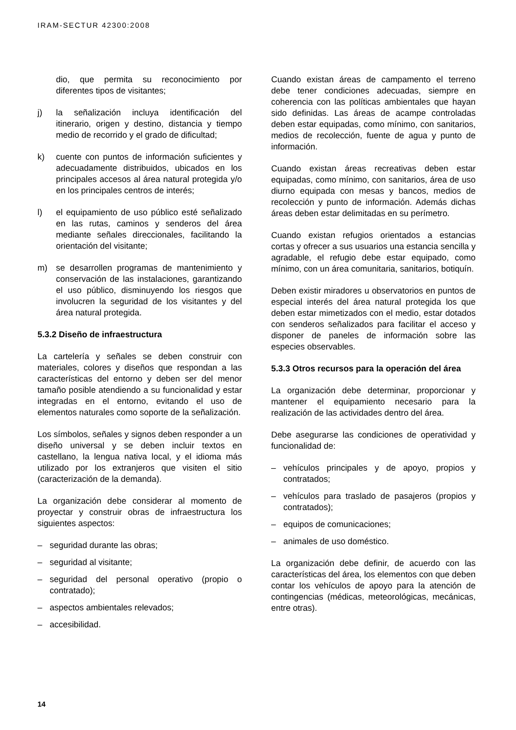IRAM-SECTUR 42300:2008
dio, que permita su reconocimiento por diferentes tipos de visitantes;
j) la señalización incluya identificación del itinerario, origen y destino, distancia y tiempo medio de recorrido y el grado de dificultad;
k) cuente con puntos de información suficientes y adecuadamente distribuidos, ubicados en los principales accesos al área natural protegida y/o en los principales centros de interés;
l) el equipamiento de uso público esté señalizado en las rutas, caminos y senderos del área mediante señales direccionales, facilitando la orientación del visitante;
m) se desarrollen programas de mantenimiento y conservación de las instalaciones, garantizando el uso público, disminuyendo los riesgos que involucren la seguridad de los visitantes y del área natural protegida.
5.3.2 Diseño de infraestructura
La cartelería y señales se deben construir con materiales, colores y diseños que respondan a las características del entorno y deben ser del menor tamaño posible atendiendo a su funcionalidad y estar integradas en el entorno, evitando el uso de elementos naturales como soporte de la señalización.
Los símbolos, señales y signos deben responder a un diseño universal y se deben incluir textos en castellano, la lengua nativa local, y el idioma más utilizado por los extranjeros que visiten el sitio (caracterización de la demanda).
La organización debe considerar al momento de proyectar y construir obras de infraestructura los siguientes aspectos:
– seguridad durante las obras;
– seguridad al visitante;
– seguridad del personal operativo (propio o contratado);
– aspectos ambientales relevados;
– accesibilidad.
Cuando existan áreas de campamento el terreno debe tener condiciones adecuadas, siempre en coherencia con las políticas ambientales que hayan sido definidas. Las áreas de acampe controladas deben estar equipadas, como mínimo, con sanitarios, medios de recolección, fuente de agua y punto de información.
Cuando existan áreas recreativas deben estar equipadas, como mínimo, con sanitarios, área de uso diurno equipada con mesas y bancos, medios de recolección y punto de información. Además dichas áreas deben estar delimitadas en su perímetro.
Cuando existan refugios orientados a estancias cortas y ofrecer a sus usuarios una estancia sencilla y agradable, el refugio debe estar equipado, como mínimo, con un área comunitaria, sanitarios, botiquín.
Deben existir miradores u observatorios en puntos de especial interés del área natural protegida los que deben estar mimetizados con el medio, estar dotados con senderos señalizados para facilitar el acceso y disponer de paneles de información sobre las especies observables.
5.3.3 Otros recursos para la operación del área
La organización debe determinar, proporcionar y mantener el equipamiento necesario para la realización de las actividades dentro del área.
Debe asegurarse las condiciones de operatividad y funcionalidad de:
– vehículos principales y de apoyo, propios y contratados;
– vehículos para traslado de pasajeros (propios y contratados);
– equipos de comunicaciones;
– animales de uso doméstico.
La organización debe definir, de acuerdo con las características del área, los elementos con que deben contar los vehículos de apoyo para la atención de contingencias (médicas, meteorológicas, mecánicas, entre otras).
14